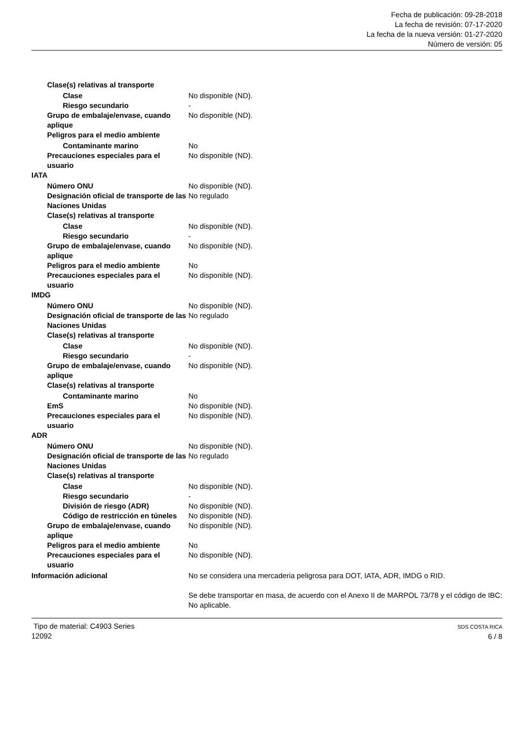Fecha de publicación: 09-28-2018
La fecha de revisión: 07-17-2020
La fecha de la nueva versión: 01-27-2020
Número de versión: 05
| Clase(s) relativas al transporte | |
| Clase | No disponible (ND). |
| Riesgo secundario | - |
| Grupo de embalaje/envase, cuando aplique | No disponible (ND). |
| Peligros para el medio ambiente | |
| Contaminante marino | No |
| Precauciones especiales para el usuario | No disponible (ND). |
| IATA | |
| Número ONU | No disponible (ND). |
| Designación oficial de transporte de las Naciones Unidas | No regulado |
| Clase(s) relativas al transporte | |
| Clase | No disponible (ND). |
| Riesgo secundario | - |
| Grupo de embalaje/envase, cuando aplique | No disponible (ND). |
| Peligros para el medio ambiente | No |
| Precauciones especiales para el usuario | No disponible (ND). |
| IMDG | |
| Número ONU | No disponible (ND). |
| Designación oficial de transporte de las Naciones Unidas | No regulado |
| Clase(s) relativas al transporte | |
| Clase | No disponible (ND). |
| Riesgo secundario | - |
| Grupo de embalaje/envase, cuando aplique | No disponible (ND). |
| Clase(s) relativas al transporte | |
| Contaminante marino | No |
| EmS | No disponible (ND). |
| Precauciones especiales para el usuario | No disponible (ND). |
| ADR | |
| Número ONU | No disponible (ND). |
| Designación oficial de transporte de las Naciones Unidas | No regulado |
| Clase(s) relativas al transporte | |
| Clase | No disponible (ND). |
| Riesgo secundario | - |
| División de riesgo (ADR) | No disponible (ND). |
| Código de restricción en túneles | No disponible (ND). |
| Grupo de embalaje/envase, cuando aplique | No disponible (ND). |
| Peligros para el medio ambiente | No |
| Precauciones especiales para el usuario | No disponible (ND). |
| Información adicional | No se considera una mercaderia peligrosa para DOT, IATA, ADR, IMDG o RID. Se debe transportar en masa, de acuerdo con el Anexo II de MARPOL 73/78 y el código de IBC: No aplicable. |
Tipo de material: C4903 Series
12092
SDS COSTA RICA
6 / 8